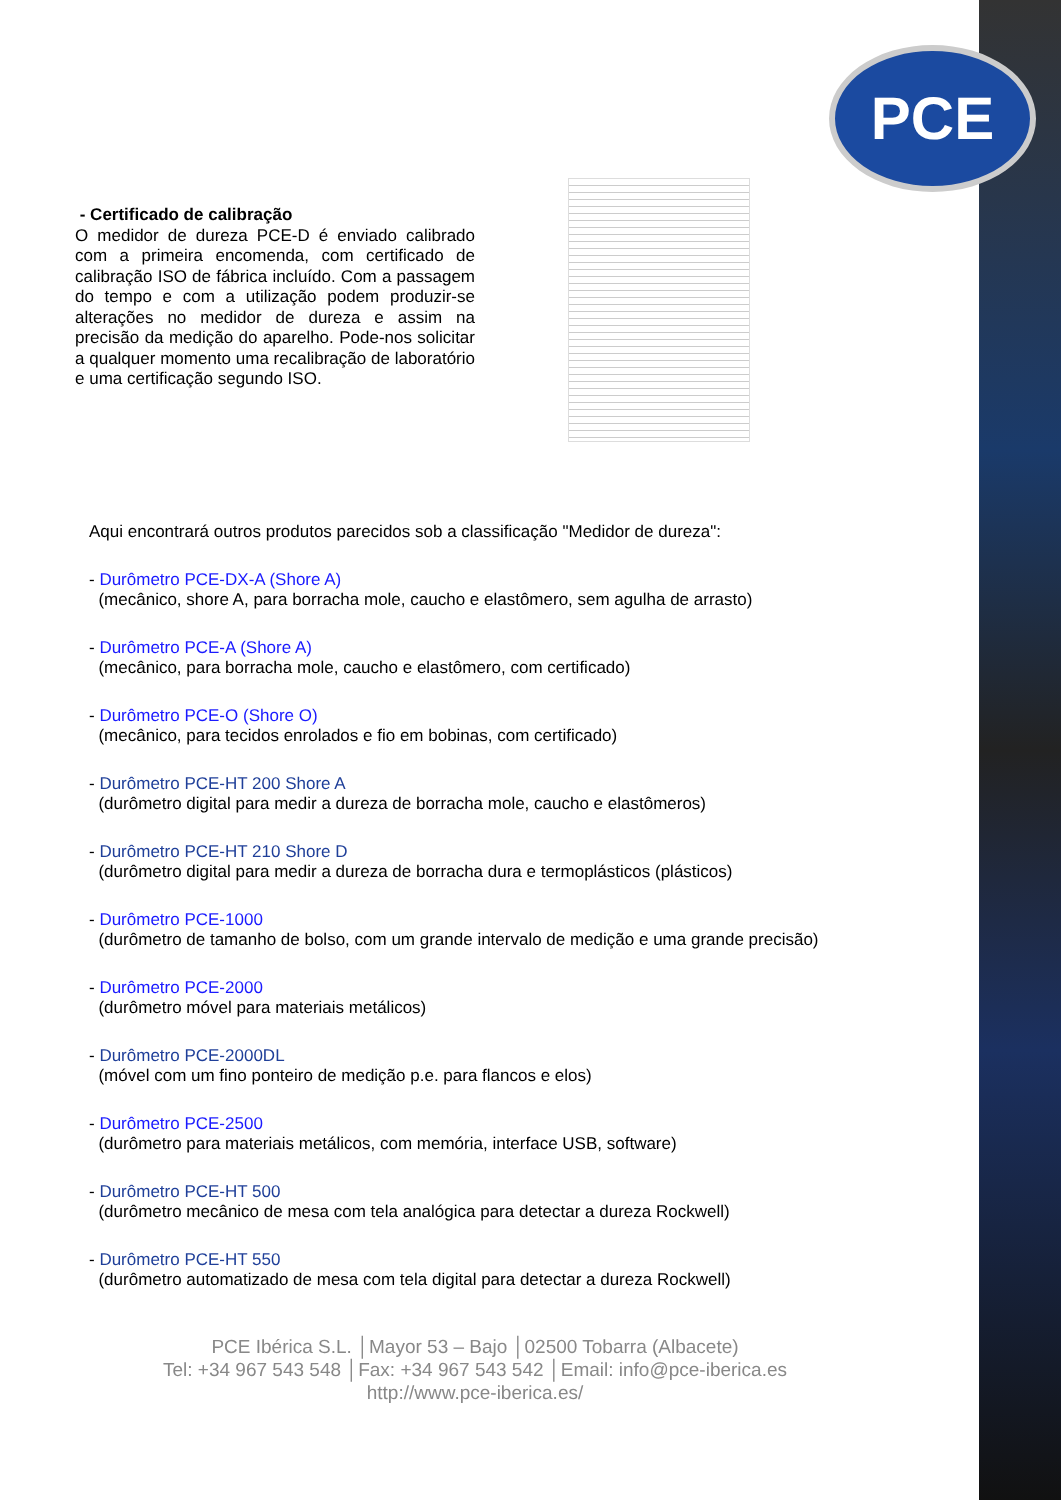PCE
- Certificado de calibração
O medidor de dureza PCE-D é enviado calibrado com a primeira encomenda, com certificado de calibração ISO de fábrica incluído. Com a passagem do tempo e com a utilização podem produzir-se alterações no medidor de dureza e assim na precisão da medição do aparelho. Pode-nos solicitar a qualquer momento uma recalibração de laboratório e uma certificação segundo ISO.
Aqui encontrará outros produtos parecidos sob a classificação "Medidor de dureza":
- Durômetro PCE-DX-A (Shore A)
(mecânico, shore A, para borracha mole, caucho e elastômero, sem agulha de arrasto)
- Durômetro PCE-A (Shore A)
(mecânico, para borracha mole, caucho e elastômero, com certificado)
- Durômetro PCE-O (Shore O)
(mecânico, para tecidos enrolados e fio em bobinas, com certificado)
- Durômetro PCE-HT 200 Shore A
(durômetro digital para medir a dureza de borracha mole, caucho e elastômeros)
- Durômetro PCE-HT 210 Shore D
(durômetro digital para medir a dureza de borracha dura e termoplásticos (plásticos)
- Durômetro PCE-1000
(durômetro de tamanho de bolso, com um grande intervalo de medição e uma grande precisão)
- Durômetro PCE-2000
(durômetro móvel para materiais metálicos)
- Durômetro PCE-2000DL
(móvel com um fino ponteiro de medição p.e. para flancos e elos)
- Durômetro PCE-2500
(durômetro para materiais metálicos, com memória, interface USB, software)
- Durômetro PCE-HT 500
(durômetro mecânico de mesa com tela analógica para detectar a dureza Rockwell)
- Durômetro PCE-HT 550
(durômetro automatizado de mesa com tela digital para detectar a dureza Rockwell)
PCE Ibérica S.L. │Mayor 53 – Bajo │02500 Tobarra (Albacete)
Tel: +34 967 543 548 │Fax: +34 967 543 542 │Email: info@pce-iberica.es
http://www.pce-iberica.es/